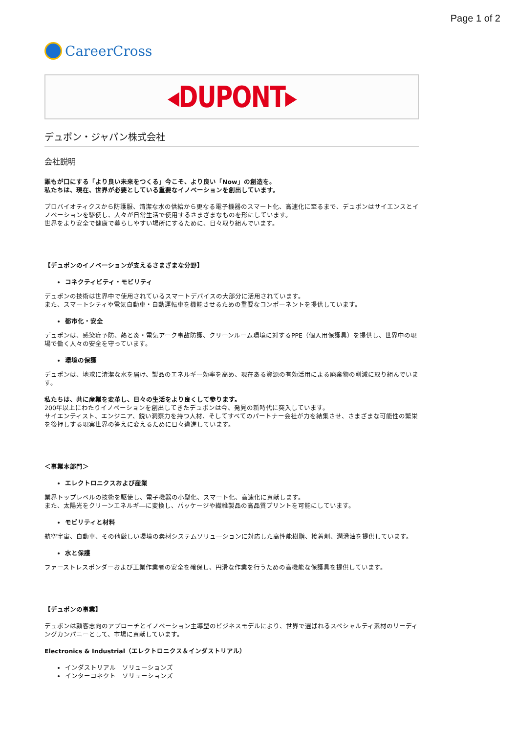Page 1 of 2
CareerCross
◂DUPONT▸
デュポン・ジャパン株式会社
会社説明
誰もが口にする「より良い未来をつくる」今こそ、より良い「Now」の創造を。
私たちは、現在、世界が必要としている重要なイノベーションを創出しています。
プロバイオティクスから防護服、清潔な水の供給から更なる電子機器のスマート化、高速化に至るまで、デュポンはサイエンスとイノベーションを駆使し、人々が日常生活で使用するさまざまなものを形にしています。
世界をより安全で健康で暮らしやすい場所にするために、日々取り組んでいます。
【デュポンのイノベーションが支えるさまざまな分野】
コネクティビティ・モビリティ
デュポンの技術は世界中で使用されているスマートデバイスの大部分に活用されています。
また、スマートシティや電気自動車・自動運転車を機能させるための重要なコンポーネントを提供しています。
都市化・安全
デュポンは、感染症予防、熱と炎・電気アーク事故防護、クリーンルーム環境に対するPPE（個人用保護具）を提供し、世界中の現場で働く人々の安全を守っています。
環境の保護
デュポンは、地球に清潔な水を届け、製品のエネルギー効率を高め、現在ある資源の有効活用による廃棄物の削減に取り組んでいます。
私たちは、共に産業を変革し、日々の生活をより良くして参ります。
200年以上にわたりイノベーションを創出してきたデュポンは今、発見の新時代に突入しています。
サイエンティスト、エンジニア、鋭い洞察力を持つ人材、そしてすべてのパートナー会社が力を結集させ、さまざまな可能性の繁栄を後押しする現実世界の答えに変えるために日々邁進しています。
＜事業本部門＞
エレクトロニクスおよび産業
業界トップレベルの技術を駆使し、電子機器の小型化、スマート化、高速化に貢献します。
また、太陽光をクリーンエネルギ―に変換し、パッケージや繊維製品の高品質プリントを可能にしています。
モビリティと材料
航空宇宙、自動車、その他厳しい環境の素材システムソリューションに対応した高性能樹脂、接着剤、潤滑油を提供しています。
水と保護
ファーストレスポンダーおよび工業作業者の安全を確保し、円滑な作業を行うための高機能な保護具を提供しています。
【デュポンの事業】
デュポンは顧客志向のアプローチとイノベーション主導型のビジネスモデルにより、世界で選ばれるスペシャルティ素材のリーディングカンパニーとして、市場に貢献しています。
Electronics & Industrial（エレクトロニクス＆インダストリアル）
インダストリアル　ソリューションズ
インターコネクト　ソリューションズ